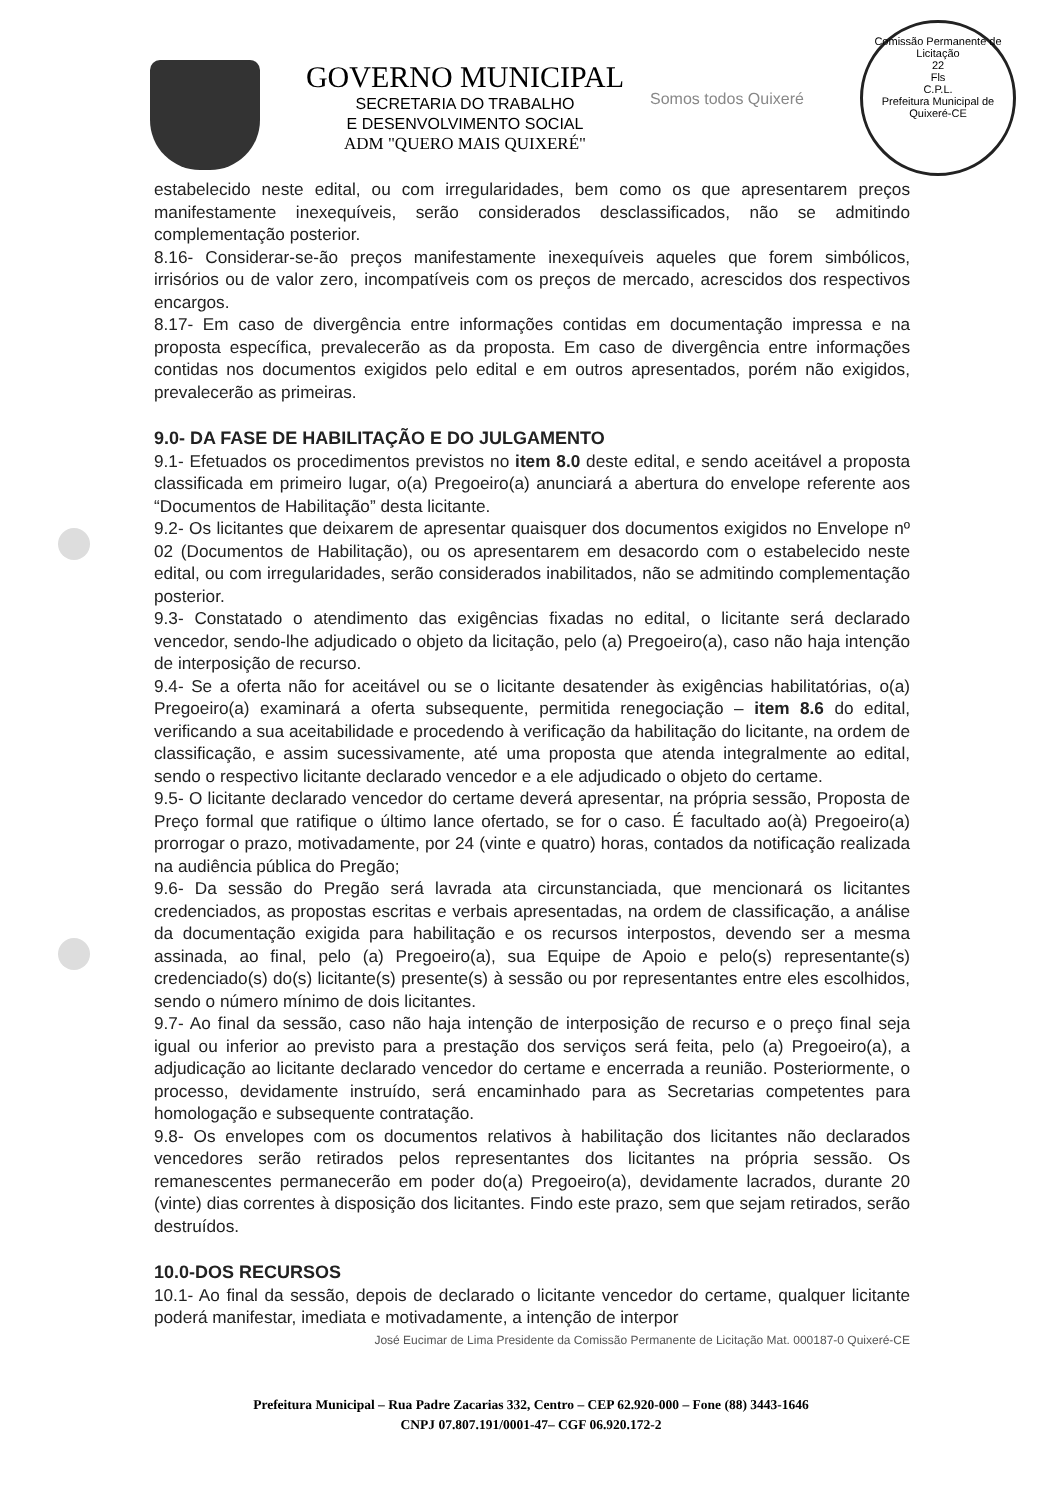GOVERNO MUNICIPAL
SECRETARIA DO TRABALHO
E DESENVOLVIMENTO SOCIAL
ADM "QUERO MAIS QUIXERÉ"
Somos todos Quixeré
Comissão Permanente de Licitação
22
Fls
C.P.L.
Prefeitura Municipal de Quixeré-CE
estabelecido neste edital, ou com irregularidades, bem como os que apresentarem preços manifestamente inexequíveis, serão considerados desclassificados, não se admitindo complementação posterior.
8.16- Considerar-se-ão preços manifestamente inexequíveis aqueles que forem simbólicos, irrisórios ou de valor zero, incompatíveis com os preços de mercado, acrescidos dos respectivos encargos.
8.17- Em caso de divergência entre informações contidas em documentação impressa e na proposta específica, prevalecerão as da proposta. Em caso de divergência entre informações contidas nos documentos exigidos pelo edital e em outros apresentados, porém não exigidos, prevalecerão as primeiras.
9.0- DA FASE DE HABILITAÇÃO E DO JULGAMENTO
9.1- Efetuados os procedimentos previstos no item 8.0 deste edital, e sendo aceitável a proposta classificada em primeiro lugar, o(a) Pregoeiro(a) anunciará a abertura do envelope referente aos “Documentos de Habilitação” desta licitante.
9.2- Os licitantes que deixarem de apresentar quaisquer dos documentos exigidos no Envelope nº 02 (Documentos de Habilitação), ou os apresentarem em desacordo com o estabelecido neste edital, ou com irregularidades, serão considerados inabilitados, não se admitindo complementação posterior.
9.3- Constatado o atendimento das exigências fixadas no edital, o licitante será declarado vencedor, sendo-lhe adjudicado o objeto da licitação, pelo (a) Pregoeiro(a), caso não haja intenção de interposição de recurso.
9.4- Se a oferta não for aceitável ou se o licitante desatender às exigências habilitatórias, o(a) Pregoeiro(a) examinará a oferta subsequente, permitida renegociação – item 8.6 do edital, verificando a sua aceitabilidade e procedendo à verificação da habilitação do licitante, na ordem de classificação, e assim sucessivamente, até uma proposta que atenda integralmente ao edital, sendo o respectivo licitante declarado vencedor e a ele adjudicado o objeto do certame.
9.5- O licitante declarado vencedor do certame deverá apresentar, na própria sessão, Proposta de Preço formal que ratifique o último lance ofertado, se for o caso. É facultado ao(à) Pregoeiro(a) prorrogar o prazo, motivadamente, por 24 (vinte e quatro) horas, contados da notificação realizada na audiência pública do Pregão;
9.6- Da sessão do Pregão será lavrada ata circunstanciada, que mencionará os licitantes credenciados, as propostas escritas e verbais apresentadas, na ordem de classificação, a análise da documentação exigida para habilitação e os recursos interpostos, devendo ser a mesma assinada, ao final, pelo (a) Pregoeiro(a), sua Equipe de Apoio e pelo(s) representante(s) credenciado(s) do(s) licitante(s) presente(s) à sessão ou por representantes entre eles escolhidos, sendo o número mínimo de dois licitantes.
9.7- Ao final da sessão, caso não haja intenção de interposição de recurso e o preço final seja igual ou inferior ao previsto para a prestação dos serviços será feita, pelo (a) Pregoeiro(a), a adjudicação ao licitante declarado vencedor do certame e encerrada a reunião. Posteriormente, o processo, devidamente instruído, será encaminhado para as Secretarias competentes para homologação e subsequente contratação.
9.8- Os envelopes com os documentos relativos à habilitação dos licitantes não declarados vencedores serão retirados pelos representantes dos licitantes na própria sessão. Os remanescentes permanecerão em poder do(a) Pregoeiro(a), devidamente lacrados, durante 20 (vinte) dias correntes à disposição dos licitantes. Findo este prazo, sem que sejam retirados, serão destruídos.
10.0-DOS RECURSOS
10.1- Ao final da sessão, depois de declarado o licitante vencedor do certame, qualquer licitante poderá manifestar, imediata e motivadamente, a intenção de interpor
José Eucimar de Lima Presidente da Comissão Permanente de Licitação Mat. 000187-0 Quixeré-CE
Prefeitura Municipal – Rua Padre Zacarias 332, Centro – CEP 62.920-000 – Fone (88) 3443-1646
CNPJ 07.807.191/0001-47– CGF 06.920.172-2